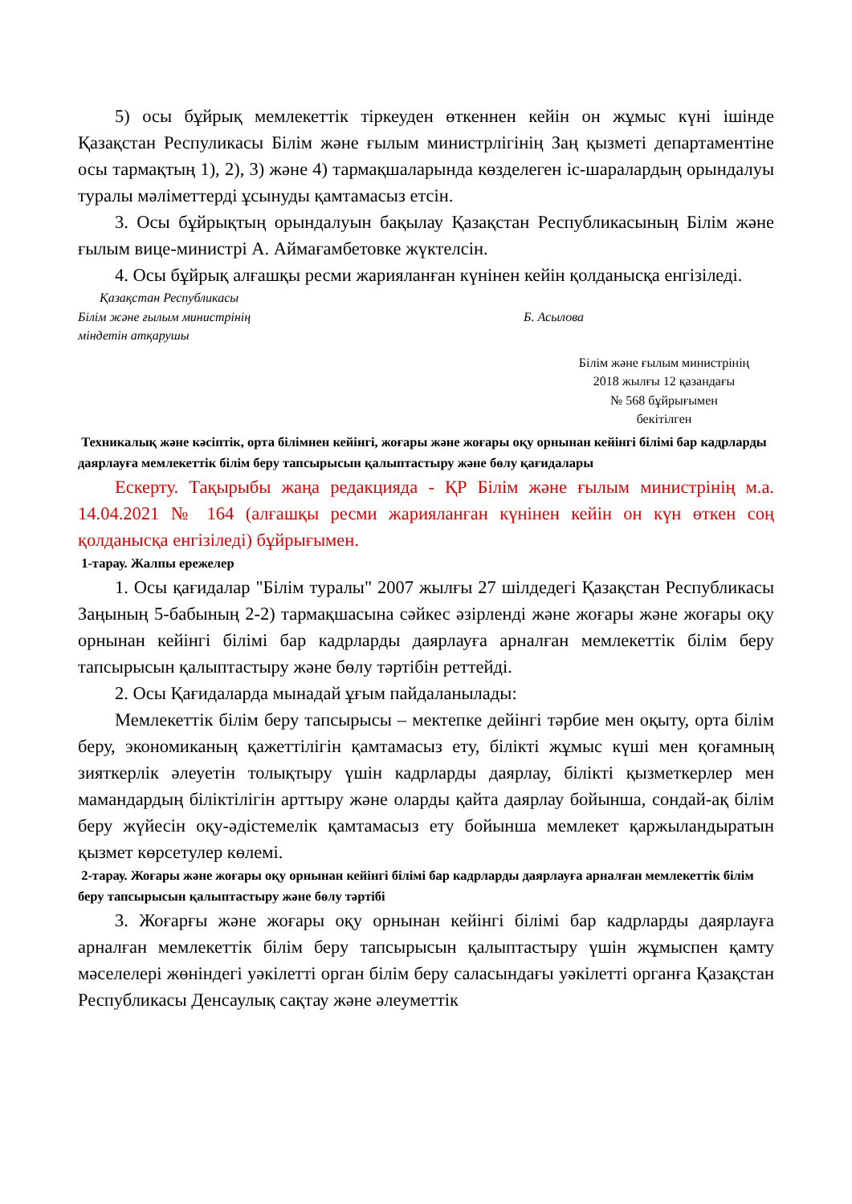5) осы бұйрық мемлекеттік тіркеуден өткеннен кейін он жұмыс күні ішінде Қазақстан Респуликасы Білім және ғылым министрлігінің Заң қызметі департаментіне осы тармақтың 1), 2), 3) және 4) тармақшаларында көзделеген іс-шаралардың орындалуы туралы мәліметтерді ұсынуды қамтамасыз етсін.
3. Осы бұйрықтың орындалуын бақылау Қазақстан Республикасының Білім және ғылым вице-министрі А. Аймағамбетовке жүктелсін.
4. Осы бұйрық алғашқы ресми жарияланған күнінен кейін қолданысқа енгізіледі.
Қазақстан Республикасы
Білім және ғылым министрінің Б. Асылова
міндетін атқарушы
Білім және ғылым министрінің
2018 жылғы 12 қазандағы
№ 568 бұйрығымен
бекітілген
Техникалық және кәсіптік, орта білімнен кейінгі, жоғары және жоғары оқу орнынан кейінгі білімі бар кадрларды даярлауға мемлекеттік білім беру тапсырысын қалыптастыру және бөлу қағидалары
Ескерту. Тақырыбы жаңа редакцияда - ҚР Білім және ғылым министрінің м.а. 14.04.2021 № 164 (алғашқы ресми жарияланған күнінен кейін он күн өткен соң қолданысқа енгізіледі) бұйрығымен.
1-тарау. Жалпы ережелер
1. Осы қағидалар "Білім туралы" 2007 жылғы 27 шілдедегі Қазақстан Республикасы Заңының 5-бабының 2-2) тармақшасына сәйкес әзірленді және жоғары және жоғары оқу орнынан кейінгі білімі бар кадрларды даярлауға арналған мемлекеттік білім беру тапсырысын қалыптастыру және бөлу тәртібін реттейді.
2. Осы Қағидаларда мынадай ұғым пайдаланылады:
Мемлекеттік білім беру тапсырысы – мектепке дейінгі тәрбие мен оқыту, орта білім беру, экономиканың қажеттілігін қамтамасыз ету, білікті жұмыс күші мен қоғамның зияткерлік әлеуетін толықтыру үшін кадрларды даярлау, білікті қызметкерлер мен мамандардың біліктілігін арттыру және оларды қайта даярлау бойынша, сондай-ақ білім беру жүйесін оқу-әдістемелік қамтамасыз ету бойынша мемлекет қаржыландыратын қызмет көрсетулер көлемі.
2-тарау. Жоғары және жоғары оқу орнынан кейінгі білімі бар кадрларды даярлауға арналған мемлекеттік білім беру тапсырысын қалыптастыру және бөлу тәртібі
3. Жоғарғы және жоғары оқу орнынан кейінгі білімі бар кадрларды даярлауға арналған мемлекеттік білім беру тапсырысын қалыптастыру үшін жұмыспен қамту мәселелері жөніндегі уәкілетті орган білім беру саласындағы уәкілетті органға Қазақстан Республикасы Денсаулық сақтау және әлеуметтік